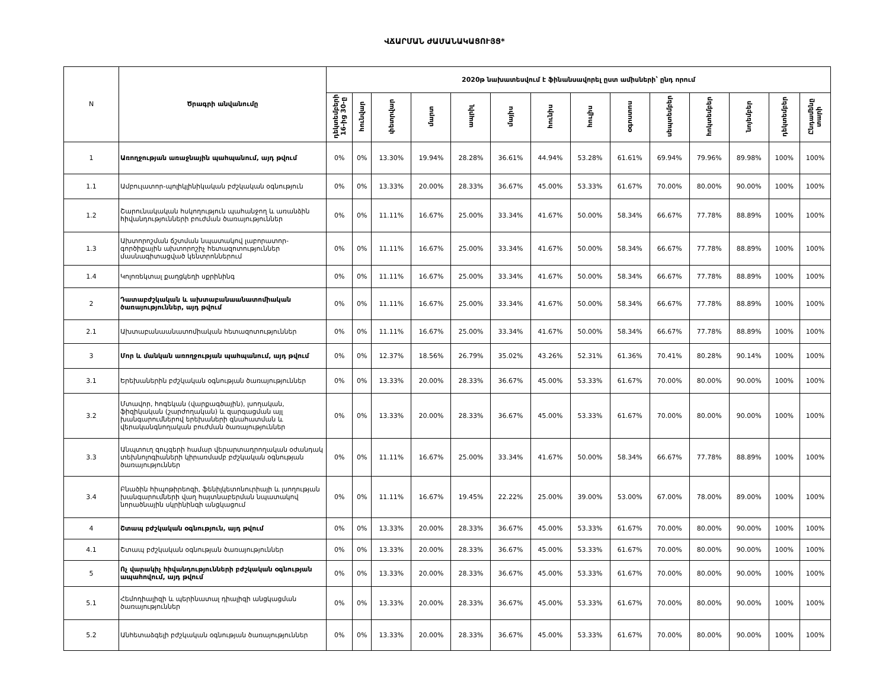ՎՃԱՐՄԱՆ ԺԱՄԱՆԱԿԱՑՈՒՅՑ*
| N | Ծրագրի անվանումը | 2020թ նախատեսվում է ֆինանսավորել ըստ ամիսների՝ ընդ որում | | | | | | | | | | | | | |
| --- | --- | --- | --- | --- | --- | --- | --- | --- | --- | --- | --- | --- | --- | --- | --- |
| | | դեկտեմբերի 16-ից 30-ը | հունվար | փետրվար | մարտ | ապրիլ | մայիս | հունիս | հուլիս | օգոստոս | սեպտեմբեր | հոկտեմբեր | նոյեմբեր | դեկտեմբեր | Ընդամենը տարի |
| 1 | Առողջության առաջնային պահպանում, այդ թվում | 0% | 0% | 13.30% | 19.94% | 28.28% | 36.61% | 44.94% | 53.28% | 61.61% | 69.94% | 79.96% | 89.98% | 100% | 100% |
| 1.1 | Ամբուլատոր-պոլիկլինիկական բժշկական օգնություն | 0% | 0% | 13.33% | 20.00% | 28.33% | 36.67% | 45.00% | 53.33% | 61.67% | 70.00% | 80.00% | 90.00% | 100% | 100% |
| 1.2 | Շարունակական հսկողություն պահանջող և առանձին հիվանդությունների բուժման ծառայություններ | 0% | 0% | 11.11% | 16.67% | 25.00% | 33.34% | 41.67% | 50.00% | 58.34% | 66.67% | 77.78% | 88.89% | 100% | 100% |
| 1.3 | Ախտորոշման ճշտման նպատակով լաբորատոր-գործիքային ախտորոշիչ հետազոտություններ մասնագիտացված կենտրոններում | 0% | 0% | 11.11% | 16.67% | 25.00% | 33.34% | 41.67% | 50.00% | 58.34% | 66.67% | 77.78% | 88.89% | 100% | 100% |
| 1.4 | Կոլոռեկտալ քաղցկեղի սքրինինգ | 0% | 0% | 11.11% | 16.67% | 25.00% | 33.34% | 41.67% | 50.00% | 58.34% | 66.67% | 77.78% | 88.89% | 100% | 100% |
| 2 | Դատաբժշկական և ախտաբանաանատոմիական ծառայություններ, այդ թվում | 0% | 0% | 11.11% | 16.67% | 25.00% | 33.34% | 41.67% | 50.00% | 58.34% | 66.67% | 77.78% | 88.89% | 100% | 100% |
| 2.1 | Ախտաբանաանատոմիական հետազոտություններ | 0% | 0% | 11.11% | 16.67% | 25.00% | 33.34% | 41.67% | 50.00% | 58.34% | 66.67% | 77.78% | 88.89% | 100% | 100% |
| 3 | Մոր և մանկան առողջության պահպանում, այդ թվում | 0% | 0% | 12.37% | 18.56% | 26.79% | 35.02% | 43.26% | 52.31% | 61.36% | 70.41% | 80.28% | 90.14% | 100% | 100% |
| 3.1 | Երեխաներին բժշկական օգնության ծառայություններ | 0% | 0% | 13.33% | 20.00% | 28.33% | 36.67% | 45.00% | 53.33% | 61.67% | 70.00% | 80.00% | 90.00% | 100% | 100% |
| 3.2 | Մտավոր, հոգեկան (վարքագծային), լսողական, ֆիզիկական (շարժողական) և զարգացման այլ խանգարումներով երեխաների գնահատման և վերականգնողական բուժման ծառայություններ | 0% | 0% | 13.33% | 20.00% | 28.33% | 36.67% | 45.00% | 53.33% | 61.67% | 70.00% | 80.00% | 90.00% | 100% | 100% |
| 3.3 | Անպտուղ զույգերի համար վերարտադրողական օժանդակ տեխնոլոգիաների կիրառմամբ բժշկական օգնության ծառայություններ | 0% | 0% | 11.11% | 16.67% | 25.00% | 33.34% | 41.67% | 50.00% | 58.34% | 66.67% | 77.78% | 88.89% | 100% | 100% |
| 3.4 | Բնածին հիպոթիրեոզի, ֆենիլկետոնուրիայի և լսողության խանգարումների վաղ հայտնաբերման նպատակով նորածնային սկրինինգի անցկացում | 0% | 0% | 11.11% | 16.67% | 19.45% | 22.22% | 25.00% | 39.00% | 53.00% | 67.00% | 78.00% | 89.00% | 100% | 100% |
| 4 | Շտապ բժշկական օգնություն, այդ թվում | 0% | 0% | 13.33% | 20.00% | 28.33% | 36.67% | 45.00% | 53.33% | 61.67% | 70.00% | 80.00% | 90.00% | 100% | 100% |
| 4.1 | Շտապ բժշկական օգնության ծառայություններ | 0% | 0% | 13.33% | 20.00% | 28.33% | 36.67% | 45.00% | 53.33% | 61.67% | 70.00% | 80.00% | 90.00% | 100% | 100% |
| 5 | Ոչ վարակիչ հիվանդությունների բժշկական օգնության ապահովում, այդ թվում | 0% | 0% | 13.33% | 20.00% | 28.33% | 36.67% | 45.00% | 53.33% | 61.67% | 70.00% | 80.00% | 90.00% | 100% | 100% |
| 5.1 | Հեմոդիալիզի և պերինատալ դիալիզի անցկացման ծառայություններ | 0% | 0% | 13.33% | 20.00% | 28.33% | 36.67% | 45.00% | 53.33% | 61.67% | 70.00% | 80.00% | 90.00% | 100% | 100% |
| 5.2 | Անհետաձգելի բժշկական օգնության ծառայություններ | 0% | 0% | 13.33% | 20.00% | 28.33% | 36.67% | 45.00% | 53.33% | 61.67% | 70.00% | 80.00% | 90.00% | 100% | 100% |